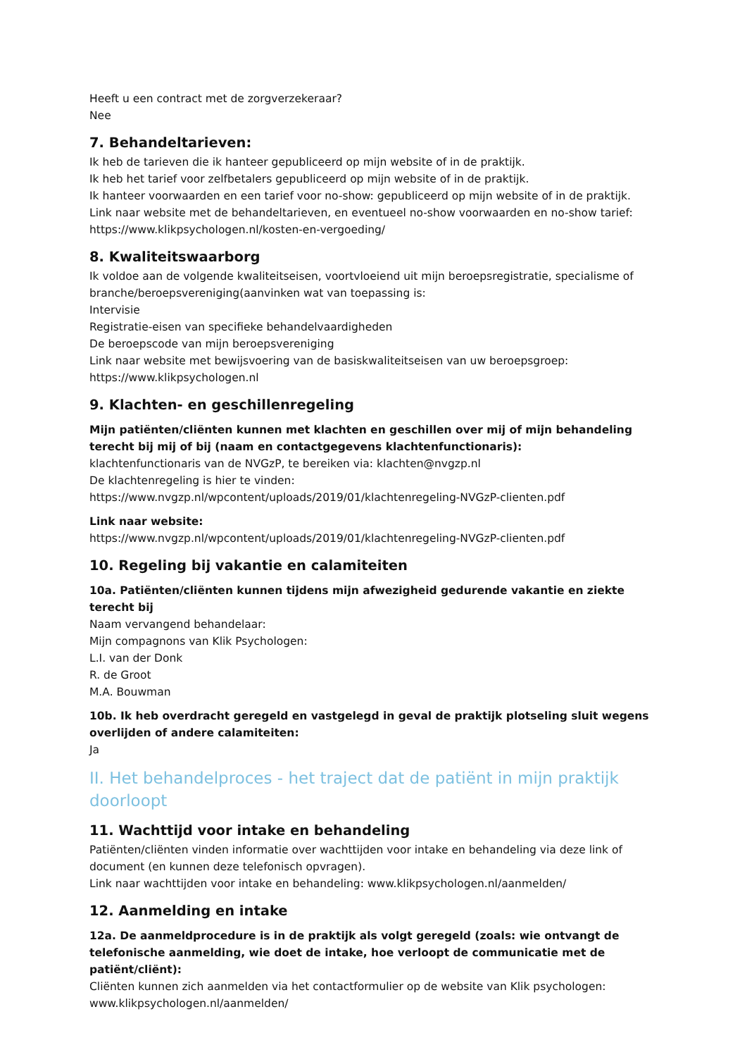Heeft u een contract met de zorgverzekeraar?
Nee
7. Behandeltarieven:
Ik heb de tarieven die ik hanteer gepubliceerd op mijn website of in de praktijk.
Ik heb het tarief voor zelfbetalers gepubliceerd op mijn website of in de praktijk.
Ik hanteer voorwaarden en een tarief voor no-show: gepubliceerd op mijn website of in de praktijk.
Link naar website met de behandeltarieven, en eventueel no-show voorwaarden en no-show tarief:
https://www.klikpsychologen.nl/kosten-en-vergoeding/
8. Kwaliteitswaarborg
Ik voldoe aan de volgende kwaliteitseisen, voortvloeiend uit mijn beroepsregistratie, specialisme of branche/beroepsvereniging(aanvinken wat van toepassing is:
Intervisie
Registratie-eisen van specifieke behandelvaardigheden
De beroepscode van mijn beroepsvereniging
Link naar website met bewijsvoering van de basiskwaliteitseisen van uw beroepsgroep:
https://www.klikpsychologen.nl
9. Klachten- en geschillenregeling
Mijn patiënten/cliënten kunnen met klachten en geschillen over mij of mijn behandeling terecht bij mij of bij (naam en contactgegevens klachtenfunctionaris):
klachtenfunctionaris van de NVGzP, te bereiken via: klachten@nvgzp.nl
De klachtenregeling is hier te vinden:
https://www.nvgzp.nl/wpcontent/uploads/2019/01/klachtenregeling-NVGzP-clienten.pdf
Link naar website:
https://www.nvgzp.nl/wpcontent/uploads/2019/01/klachtenregeling-NVGzP-clienten.pdf
10. Regeling bij vakantie en calamiteiten
10a. Patiënten/cliënten kunnen tijdens mijn afwezigheid gedurende vakantie en ziekte terecht bij
Naam vervangend behandelaar:
Mijn compagnons van Klik Psychologen:
L.I. van der Donk
R. de Groot
M.A. Bouwman
10b. Ik heb overdracht geregeld en vastgelegd in geval de praktijk plotseling sluit wegens overlijden of andere calamiteiten:
Ja
II. Het behandelproces - het traject dat de patiënt in mijn praktijk doorloopt
11. Wachttijd voor intake en behandeling
Patiënten/cliënten vinden informatie over wachttijden voor intake en behandeling via deze link of document (en kunnen deze telefonisch opvragen).
Link naar wachttijden voor intake en behandeling: www.klikpsychologen.nl/aanmelden/
12. Aanmelding en intake
12a. De aanmeldprocedure is in de praktijk als volgt geregeld (zoals: wie ontvangt de telefonische aanmelding, wie doet de intake, hoe verloopt de communicatie met de patiënt/cliënt):
Cliënten kunnen zich aanmelden via het contactformulier op de website van Klik psychologen:
www.klikpsychologen.nl/aanmelden/